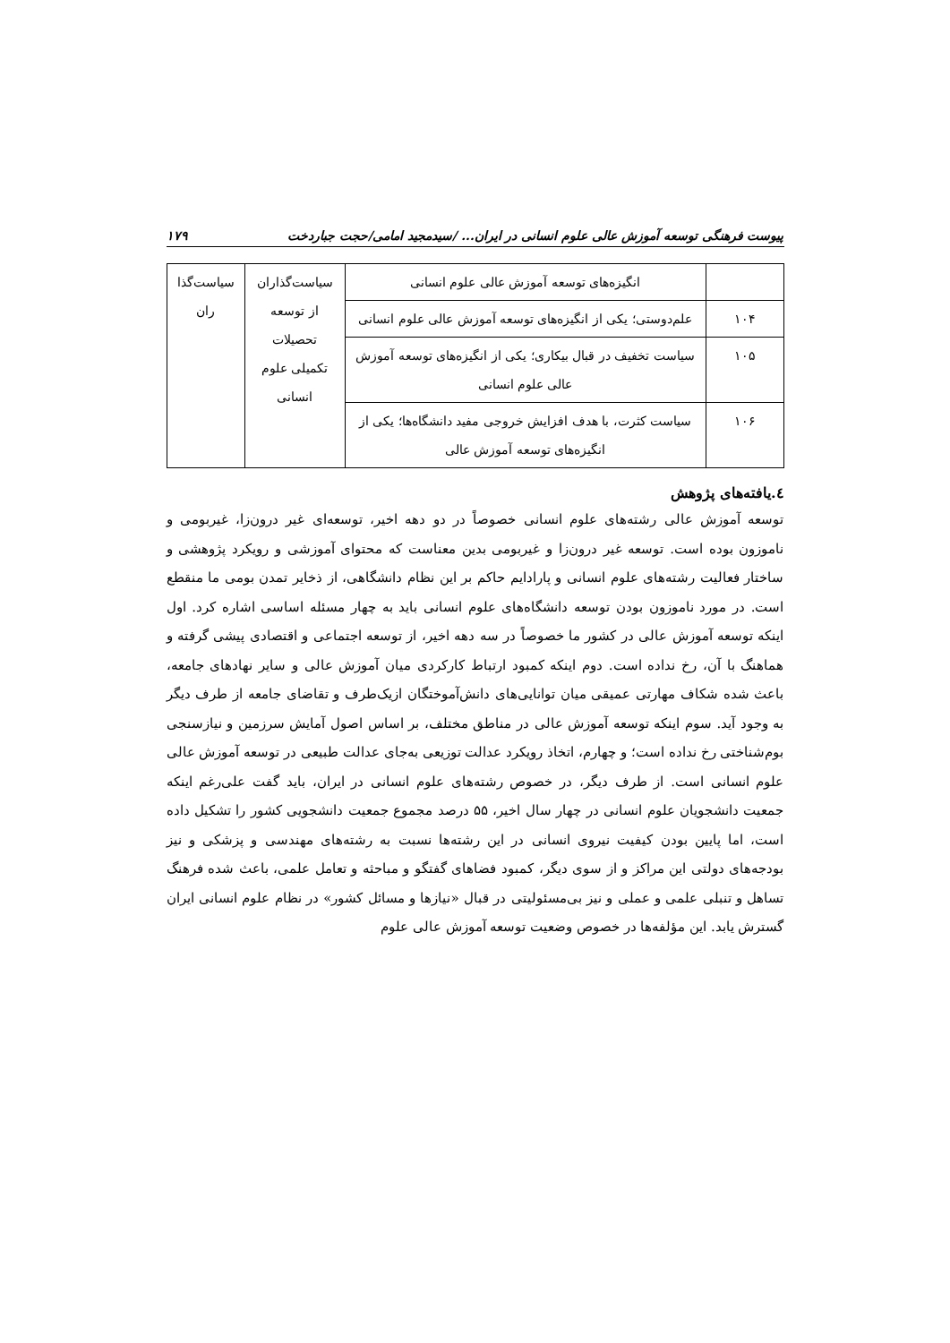پیوست فرهنگی توسعه آموزش عالی علوم انسانی در ایران... /سیدمجید امامی/حجت جباردخت ۱۷۹
| | انگیزه‌های توسعه آموزش عالی علوم انسانی | سیاست‌گذاران از توسعه تحصیلات تکمیلی علوم انسانی | سیاست‌گذا ران |
| ۱۰۴ | علم‌دوستی؛ یکی از انگیزه‌های توسعه آموزش عالی علوم انسانی | | |
| ۱۰۵ | سیاست تخفیف در قبال بیکاری؛ یکی از انگیزه‌های توسعه آموزش عالی علوم انسانی | | |
| ۱۰۶ | سیاست کثرت، با هدف افزایش خروجی مفید دانشگاه‌ها؛ یکی از انگیزه‌های توسعه آموزش عالی | | |
٤.یافته‌های پژوهش
توسعه آموزش عالی رشته‌های علوم انسانی خصوصاً در دو دهه اخیر، توسعه‌ای غیر درون‌زا، غیربومی و ناموزون بوده است. توسعه غیر درون‌زا و غیربومی بدین معناست که محتوای آموزشی و رویکرد پژوهشی و ساختار فعالیت رشته‌های علوم انسانی و پارادایم حاکم بر این نظام دانشگاهی، از ذخایر تمدن بومی ما منقطع است. در مورد ناموزون بودن توسعه دانشگاه‌های علوم انسانی باید به چهار مسئله اساسی اشاره کرد. اول اینکه توسعه آموزش عالی در کشور ما خصوصاً در سه دهه اخیر، از توسعه اجتماعی و اقتصادی پیشی گرفته و هماهنگ با آن، رخ نداده است. دوم اینکه کمبود ارتباط کارکردی میان آموزش عالی و سایر نهادهای جامعه، باعث شده شکاف مهارتی عمیقی میان توانایی‌های دانش‌آموختگان ازیک‌طرف و تقاضای جامعه از طرف دیگر به وجود آید. سوم اینکه توسعه آموزش عالی در مناطق مختلف، بر اساس اصول آمایش سرزمین و نیازسنجی بوم‌شناختی رخ نداده است؛ و چهارم، اتخاذ رویکرد عدالت توزیعی به‌جای عدالت طبیعی در توسعه آموزش عالی علوم انسانی است. از طرف دیگر، در خصوص رشته‌های علوم انسانی در ایران، باید گفت علی‌رغم اینکه جمعیت دانشجویان علوم انسانی در چهار سال اخیر، ۵۵ درصد مجموع جمعیت دانشجویی کشور را تشکیل داده است، اما پایین بودن کیفیت نیروی انسانی در این رشته‌ها نسبت به رشته‌های مهندسی و پزشکی و نیز بودجه‌های دولتی این مراکز و از سوی دیگر، کمبود فضاهای گفتگو و مباحثه و تعامل علمی، باعث شده فرهنگ تساهل و تنبلی علمی و عملی و نیز بی‌مسئولیتی در قبال «نیازها و مسائل کشور» در نظام علوم انسانی ایران گسترش یابد. این مؤلفه‌ها در خصوص وضعیت توسعه آموزش عالی علوم